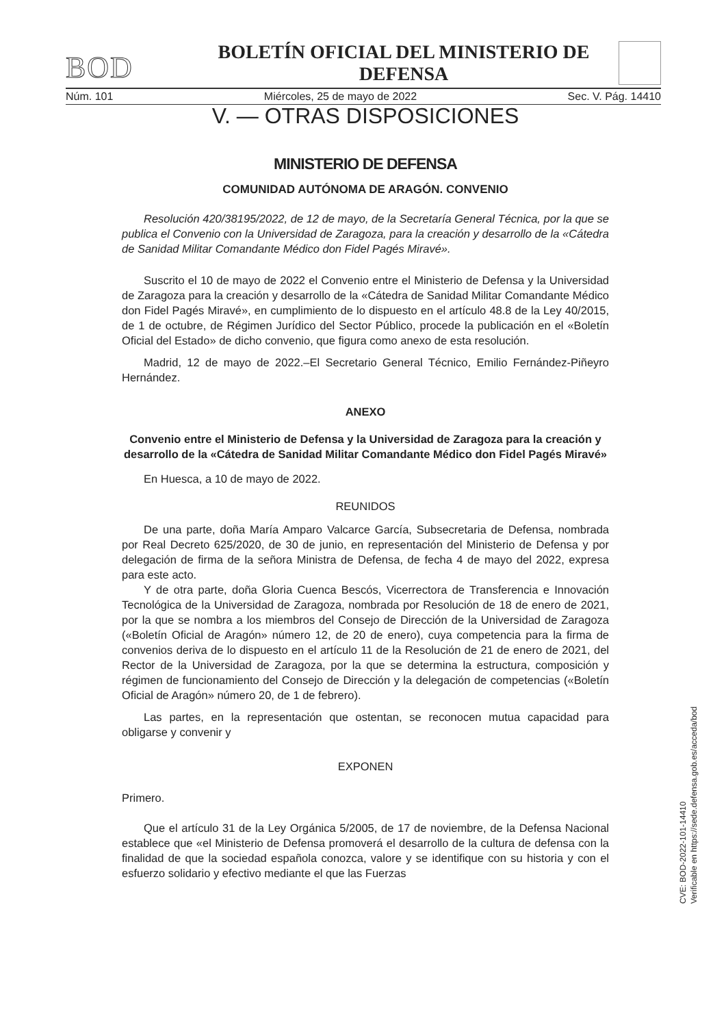BOD
BOLETÍN OFICIAL DEL MINISTERIO DE DEFENSA
Núm. 101 Miércoles, 25 de mayo de 2022 Sec. V. Pág. 14410
V. — OTRAS DISPOSICIONES
MINISTERIO DE DEFENSA
COMUNIDAD AUTÓNOMA DE ARAGÓN. CONVENIO
Resolución 420/38195/2022, de 12 de mayo, de la Secretaría General Técnica, por la que se publica el Convenio con la Universidad de Zaragoza, para la creación y desarrollo de la «Cátedra de Sanidad Militar Comandante Médico don Fidel Pagés Miravé».
Suscrito el 10 de mayo de 2022 el Convenio entre el Ministerio de Defensa y la Universidad de Zaragoza para la creación y desarrollo de la «Cátedra de Sanidad Militar Comandante Médico don Fidel Pagés Miravé», en cumplimiento de lo dispuesto en el artículo 48.8 de la Ley 40/2015, de 1 de octubre, de Régimen Jurídico del Sector Público, procede la publicación en el «Boletín Oficial del Estado» de dicho convenio, que figura como anexo de esta resolución.
Madrid, 12 de mayo de 2022.–El Secretario General Técnico, Emilio Fernández-Piñeyro Hernández.
ANEXO
Convenio entre el Ministerio de Defensa y la Universidad de Zaragoza para la creación y desarrollo de la «Cátedra de Sanidad Militar Comandante Médico don Fidel Pagés Miravé»
En Huesca, a 10 de mayo de 2022.
REUNIDOS
De una parte, doña María Amparo Valcarce García, Subsecretaria de Defensa, nombrada por Real Decreto 625/2020, de 30 de junio, en representación del Ministerio de Defensa y por delegación de firma de la señora Ministra de Defensa, de fecha 4 de mayo del 2022, expresa para este acto.
Y de otra parte, doña Gloria Cuenca Bescós, Vicerrectora de Transferencia e Innovación Tecnológica de la Universidad de Zaragoza, nombrada por Resolución de 18 de enero de 2021, por la que se nombra a los miembros del Consejo de Dirección de la Universidad de Zaragoza («Boletín Oficial de Aragón» número 12, de 20 de enero), cuya competencia para la firma de convenios deriva de lo dispuesto en el artículo 11 de la Resolución de 21 de enero de 2021, del Rector de la Universidad de Zaragoza, por la que se determina la estructura, composición y régimen de funcionamiento del Consejo de Dirección y la delegación de competencias («Boletín Oficial de Aragón» número 20, de 1 de febrero).
Las partes, en la representación que ostentan, se reconocen mutua capacidad para obligarse y convenir y
EXPONEN
Primero.
Que el artículo 31 de la Ley Orgánica 5/2005, de 17 de noviembre, de la Defensa Nacional establece que «el Ministerio de Defensa promoverá el desarrollo de la cultura de defensa con la finalidad de que la sociedad española conozca, valore y se identifique con su historia y con el esfuerzo solidario y efectivo mediante el que las Fuerzas
CVE: BOD-2022-101-14410
Verificable en https://sede.defensa.gob.es/acceda/bod